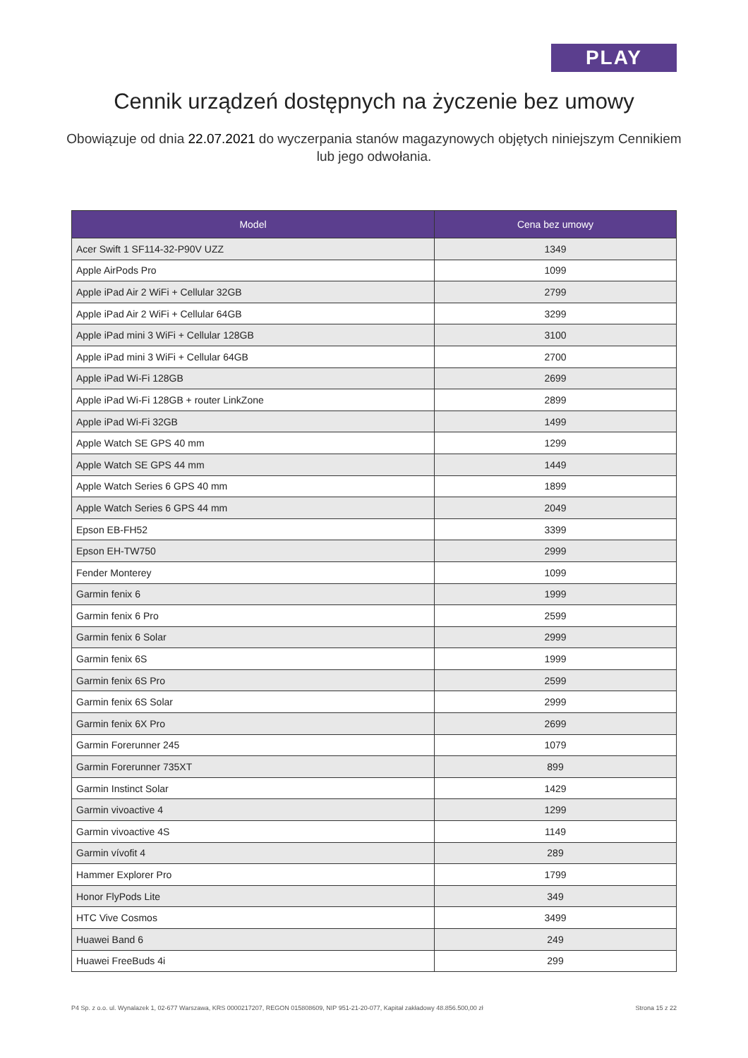PLAY
Cennik urządzeń dostępnych na życzenie bez umowy
Obowiązuje od dnia 22.07.2021 do wyczerpania stanów magazynowych objętych niniejszym Cennikiem lub jego odwołania.
| Model | Cena bez umowy |
| --- | --- |
| Acer Swift 1 SF114-32-P90V UZZ | 1349 |
| Apple AirPods Pro | 1099 |
| Apple iPad Air 2 WiFi + Cellular 32GB | 2799 |
| Apple iPad Air 2 WiFi + Cellular 64GB | 3299 |
| Apple iPad mini 3 WiFi + Cellular 128GB | 3100 |
| Apple iPad mini 3 WiFi + Cellular 64GB | 2700 |
| Apple iPad Wi-Fi 128GB | 2699 |
| Apple iPad Wi-Fi 128GB + router LinkZone | 2899 |
| Apple iPad Wi-Fi 32GB | 1499 |
| Apple Watch SE GPS 40 mm | 1299 |
| Apple Watch SE GPS 44 mm | 1449 |
| Apple Watch Series 6 GPS 40 mm | 1899 |
| Apple Watch Series 6 GPS 44 mm | 2049 |
| Epson EB-FH52 | 3399 |
| Epson EH-TW750 | 2999 |
| Fender Monterey | 1099 |
| Garmin fenix 6 | 1999 |
| Garmin fenix 6 Pro | 2599 |
| Garmin fenix 6 Solar | 2999 |
| Garmin fenix 6S | 1999 |
| Garmin fenix 6S Pro | 2599 |
| Garmin fenix 6S Solar | 2999 |
| Garmin fenix 6X Pro | 2699 |
| Garmin Forerunner 245 | 1079 |
| Garmin Forerunner 735XT | 899 |
| Garmin Instinct Solar | 1429 |
| Garmin vivoactive 4 | 1299 |
| Garmin vivoactive 4S | 1149 |
| Garmin vívofit 4 | 289 |
| Hammer Explorer Pro | 1799 |
| Honor FlyPods Lite | 349 |
| HTC Vive Cosmos | 3499 |
| Huawei Band 6 | 249 |
| Huawei FreeBuds 4i | 299 |
P4 Sp. z o.o. ul. Wynalazek 1, 02-677 Warszawa, KRS 0000217207, REGON 015808609, NIP 951-21-20-077, Kapitał zakładowy 48.856.500,00 zł Strona 15 z 22